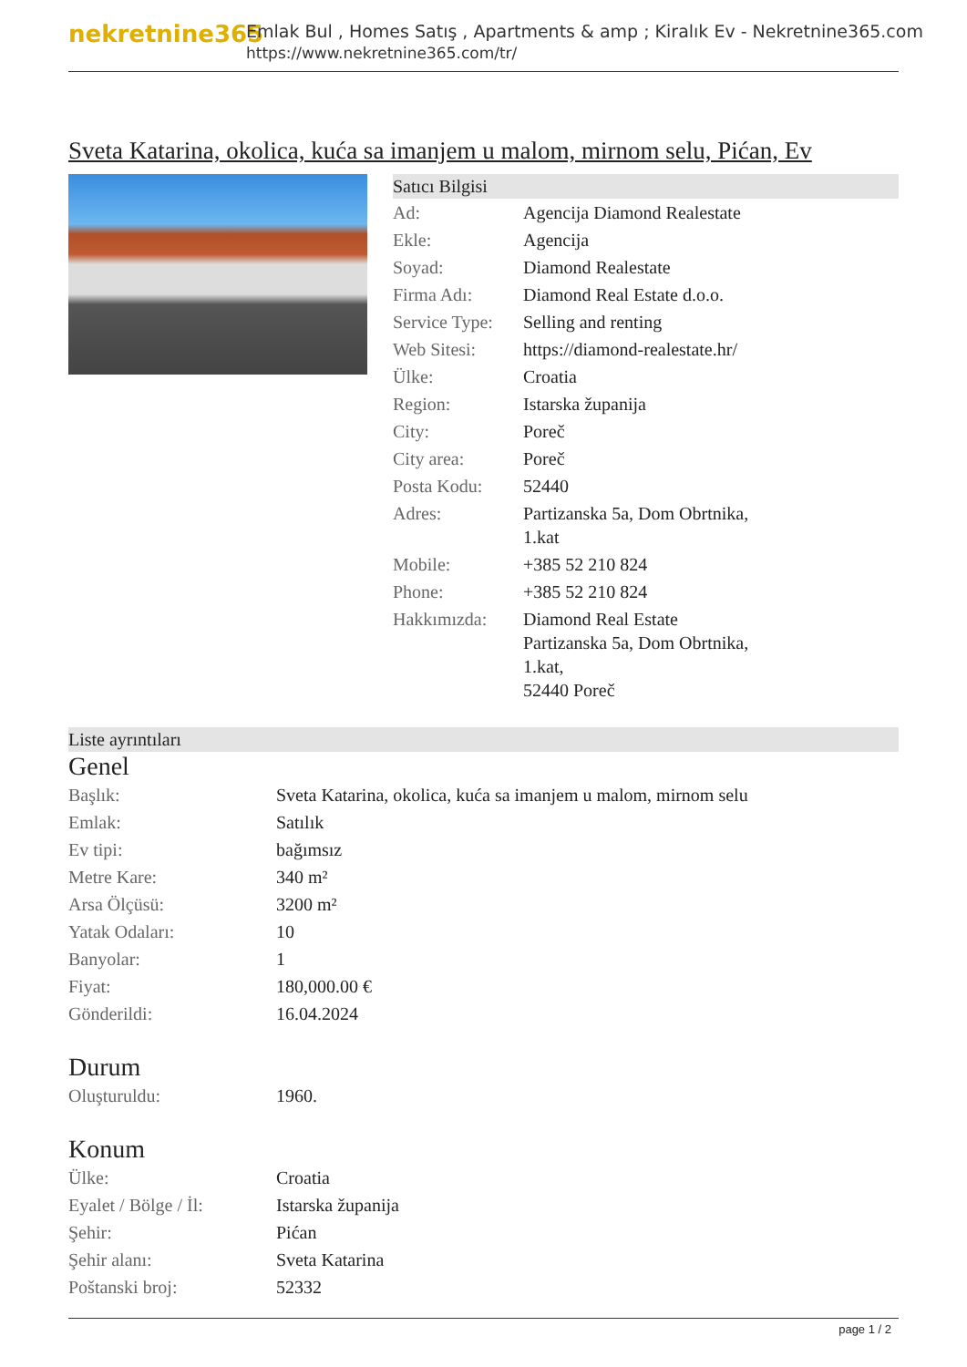nekretnine365
Emlak Bul , Homes Satış , Apartments & amp ; Kiralık Ev - Nekretnine365.com
https://www.nekretnine365.com/tr/
Sveta Katarina, okolica, kuća sa imanjem u malom, mirnom selu, Pićan, Ev
Satıcı Bilgisi
| Ad: | Agencija Diamond Realestate |
| Ekle: | Agencija |
| Soyad: | Diamond Realestate |
| Firma Adı: | Diamond Real Estate d.o.o. |
| Service Type: | Selling and renting |
| Web Sitesi: | https://diamond-realestate.hr/ |
| Ülke: | Croatia |
| Region: | Istarska županija |
| City: | Poreč |
| City area: | Poreč |
| Posta Kodu: | 52440 |
| Adres: | Partizanska 5a, Dom Obrtnika, 1.kat |
| Mobile: | +385 52 210 824 |
| Phone: | +385 52 210 824 |
| Hakkımızda: | Diamond Real Estate Partizanska 5a, Dom Obrtnika, 1.kat, 52440 Poreč |
Liste ayrıntıları
Genel
| Başlık: | Sveta Katarina, okolica, kuća sa imanjem u malom, mirnom selu |
| Emlak: | Satılık |
| Ev tipi: | bağımsız |
| Metre Kare: | 340 m² |
| Arsa Ölçüsü: | 3200 m² |
| Yatak Odaları: | 10 |
| Banyolar: | 1 |
| Fiyat: | 180,000.00 € |
| Gönderildi: | 16.04.2024 |
Durum
| Oluşturuldu: | 1960. |
Konum
| Ülke: | Croatia |
| Eyalet / Bölge / İl: | Istarska županija |
| Şehir: | Pićan |
| Şehir alanı: | Sveta Katarina |
| Poštanski broj: | 52332 |
page 1 / 2